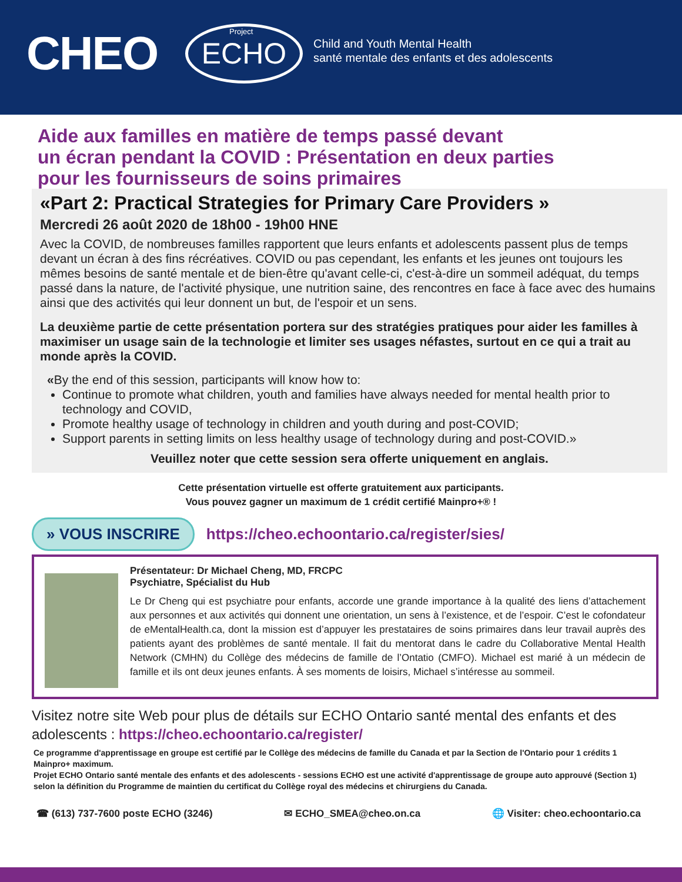CHEO
Project ECHO
Child and Youth Mental Health
santé mentale des enfants et des adolescents
Aide aux familles en matière de temps passé devant
un écran pendant la COVID : Présentation en deux parties
pour les fournisseurs de soins primaires
«Part 2: Practical Strategies for Primary Care Providers »
Mercredi 26 août 2020 de 18h00 - 19h00 HNE
Avec la COVID, de nombreuses familles rapportent que leurs enfants et adolescents passent plus de temps devant un écran à des fins récréatives. COVID ou pas cependant, les enfants et les jeunes ont toujours les mêmes besoins de santé mentale et de bien-être qu'avant celle-ci, c'est-à-dire un sommeil adéquat, du temps passé dans la nature, de l'activité physique, une nutrition saine, des rencontres en face à face avec des humains ainsi que des activités qui leur donnent un but, de l'espoir et un sens.
La deuxième partie de cette présentation portera sur des stratégies pratiques pour aider les familles à maximiser un usage sain de la technologie et limiter ses usages néfastes, surtout en ce qui a trait au monde après la COVID.
«By the end of this session, participants will know how to:
Continue to promote what children, youth and families have always needed for mental health prior to technology and COVID,
Promote healthy usage of technology in children and youth during and post-COVID;
Support parents in setting limits on less healthy usage of technology during and post-COVID.»
Veuillez noter que cette session sera offerte uniquement en anglais.
Cette présentation virtuelle est offerte gratuitement aux participants.
Vous pouvez gagner un maximum de 1 crédit certifié Mainpro+® !
» VOUS INSCRIRE https://cheo.echoontario.ca/register/sies/
Présentateur: Dr Michael Cheng, MD, FRCPC
Psychiatre, Spécialist du Hub
Le Dr Cheng qui est psychiatre pour enfants, accorde une grande importance à la qualité des liens d’attachement aux personnes et aux activités qui donnent une orientation, un sens à l’existence, et de l’espoir. C’est le cofondateur de eMentalHealth.ca, dont la mission est d’appuyer les prestataires de soins primaires dans leur travail auprès des patients ayant des problèmes de santé mentale. Il fait du mentorat dans le cadre du Collaborative Mental Health Network (CMHN) du Collège des médecins de famille de l’Ontatio (CMFO). Michael est marié à un médecin de famille et ils ont deux jeunes enfants. À ses moments de loisirs, Michael s’intéresse au sommeil.
Visitez notre site Web pour plus de détails sur ECHO Ontario santé mental des enfants et des adolescents : https://cheo.echoontario.ca/register/
Ce programme d'apprentissage en groupe est certifié par le Collège des médecins de famille du Canada et par la Section de l'Ontario pour 1 crédits 1 Mainpro+ maximum.
Projet ECHO Ontario santé mentale des enfants et des adolescents - sessions ECHO est une activité d'apprentissage de groupe auto approuvé (Section 1) selon la définition du Programme de maintien du certificat du Collège royal des médecins et chirurgiens du Canada.
☎ (613) 737-7600 poste ECHO (3246) ✉ ECHO_SMEA@cheo.on.ca 🌐 Visiter: cheo.echoontario.ca